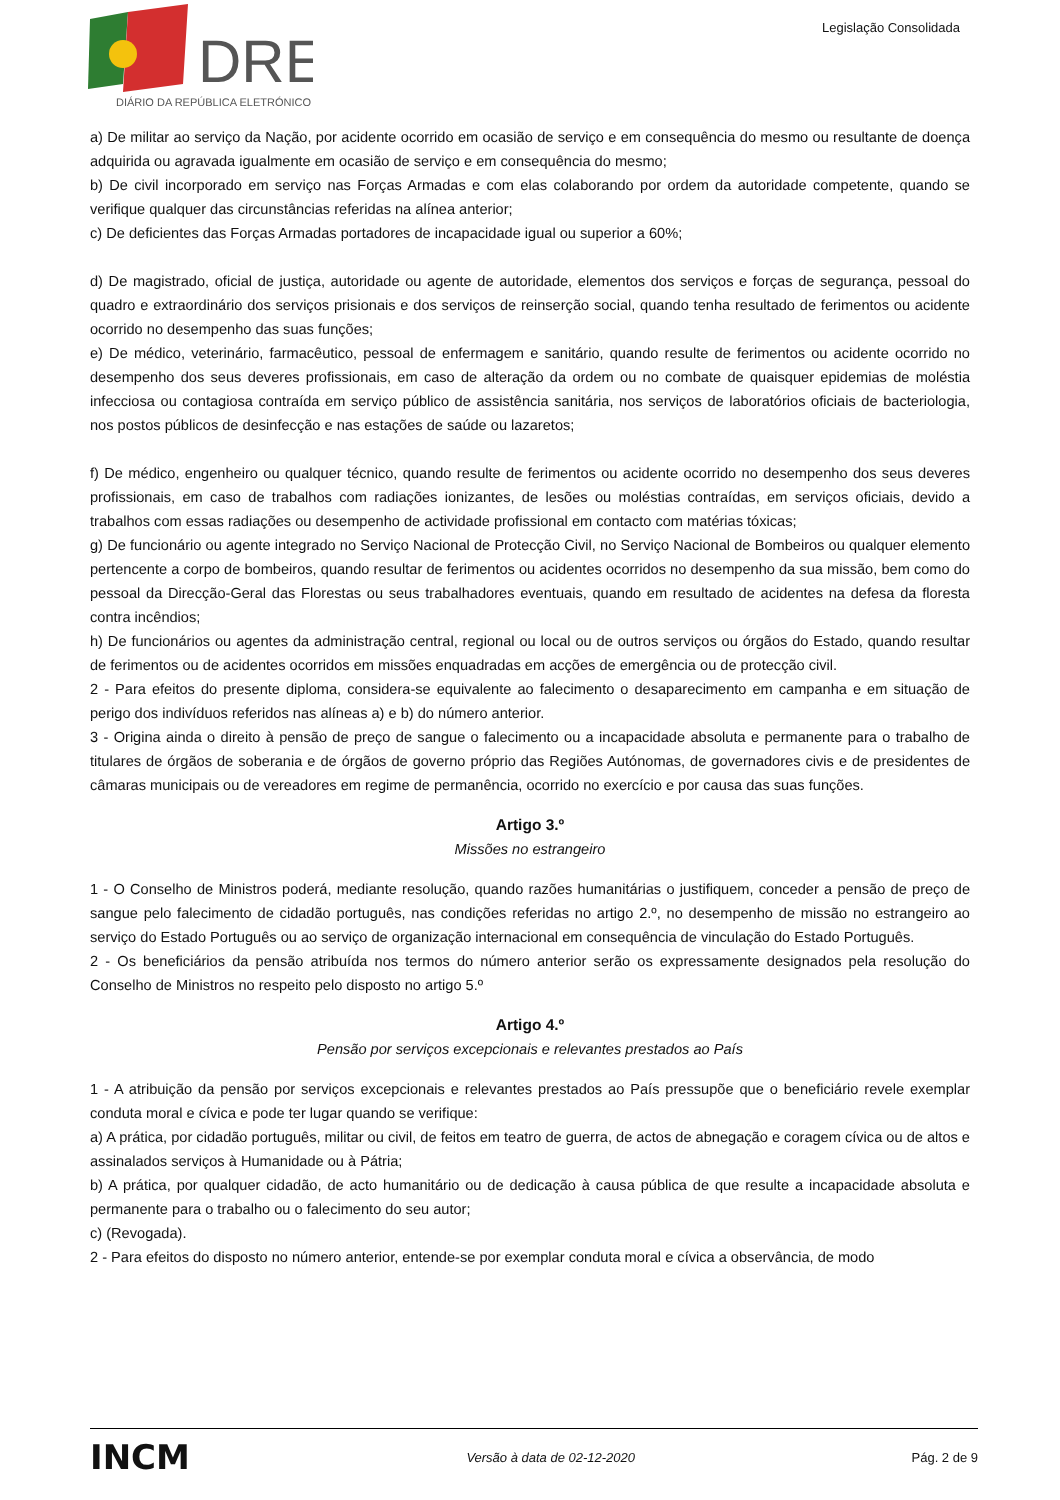DRE
DIÁRIO DA REPÚBLICA ELETRÓNICO
Legislação Consolidada
a) De militar ao serviço da Nação, por acidente ocorrido em ocasião de serviço e em consequência do mesmo ou resultante de doença adquirida ou agravada igualmente em ocasião de serviço e em consequência do mesmo;
b) De civil incorporado em serviço nas Forças Armadas e com elas colaborando por ordem da autoridade competente, quando se verifique qualquer das circunstâncias referidas na alínea anterior;
c) De deficientes das Forças Armadas portadores de incapacidade igual ou superior a 60%;
d) De magistrado, oficial de justiça, autoridade ou agente de autoridade, elementos dos serviços e forças de segurança, pessoal do quadro e extraordinário dos serviços prisionais e dos serviços de reinserção social, quando tenha resultado de ferimentos ou acidente ocorrido no desempenho das suas funções;
e) De médico, veterinário, farmacêutico, pessoal de enfermagem e sanitário, quando resulte de ferimentos ou acidente ocorrido no desempenho dos seus deveres profissionais, em caso de alteração da ordem ou no combate de quaisquer epidemias de moléstia infecciosa ou contagiosa contraída em serviço público de assistência sanitária, nos serviços de laboratórios oficiais de bacteriologia, nos postos públicos de desinfecção e nas estações de saúde ou lazaretos;
f) De médico, engenheiro ou qualquer técnico, quando resulte de ferimentos ou acidente ocorrido no desempenho dos seus deveres profissionais, em caso de trabalhos com radiações ionizantes, de lesões ou moléstias contraídas, em serviços oficiais, devido a trabalhos com essas radiações ou desempenho de actividade profissional em contacto com matérias tóxicas;
g) De funcionário ou agente integrado no Serviço Nacional de Protecção Civil, no Serviço Nacional de Bombeiros ou qualquer elemento pertencente a corpo de bombeiros, quando resultar de ferimentos ou acidentes ocorridos no desempenho da sua missão, bem como do pessoal da Direcção-Geral das Florestas ou seus trabalhadores eventuais, quando em resultado de acidentes na defesa da floresta contra incêndios;
h) De funcionários ou agentes da administração central, regional ou local ou de outros serviços ou órgãos do Estado, quando resultar de ferimentos ou de acidentes ocorridos em missões enquadradas em acções de emergência ou de protecção civil.
2 - Para efeitos do presente diploma, considera-se equivalente ao falecimento o desaparecimento em campanha e em situação de perigo dos indivíduos referidos nas alíneas a) e b) do número anterior.
3 - Origina ainda o direito à pensão de preço de sangue o falecimento ou a incapacidade absoluta e permanente para o trabalho de titulares de órgãos de soberania e de órgãos de governo próprio das Regiões Autónomas, de governadores civis e de presidentes de câmaras municipais ou de vereadores em regime de permanência, ocorrido no exercício e por causa das suas funções.
Artigo 3.º
Missões no estrangeiro
1 - O Conselho de Ministros poderá, mediante resolução, quando razões humanitárias o justifiquem, conceder a pensão de preço de sangue pelo falecimento de cidadão português, nas condições referidas no artigo 2.º, no desempenho de missão no estrangeiro ao serviço do Estado Português ou ao serviço de organização internacional em consequência de vinculação do Estado Português.
2 - Os beneficiários da pensão atribuída nos termos do número anterior serão os expressamente designados pela resolução do Conselho de Ministros no respeito pelo disposto no artigo 5.º
Artigo 4.º
Pensão por serviços excepcionais e relevantes prestados ao País
1 - A atribuição da pensão por serviços excepcionais e relevantes prestados ao País pressupõe que o beneficiário revele exemplar conduta moral e cívica e pode ter lugar quando se verifique:
a) A prática, por cidadão português, militar ou civil, de feitos em teatro de guerra, de actos de abnegação e coragem cívica ou de altos e assinalados serviços à Humanidade ou à Pátria;
b) A prática, por qualquer cidadão, de acto humanitário ou de dedicação à causa pública de que resulte a incapacidade absoluta e permanente para o trabalho ou o falecimento do seu autor;
c) (Revogada).
2 - Para efeitos do disposto no número anterior, entende-se por exemplar conduta moral e cívica a observância, de modo
INCM Versão à data de 02-12-2020 Pág. 2 de 9